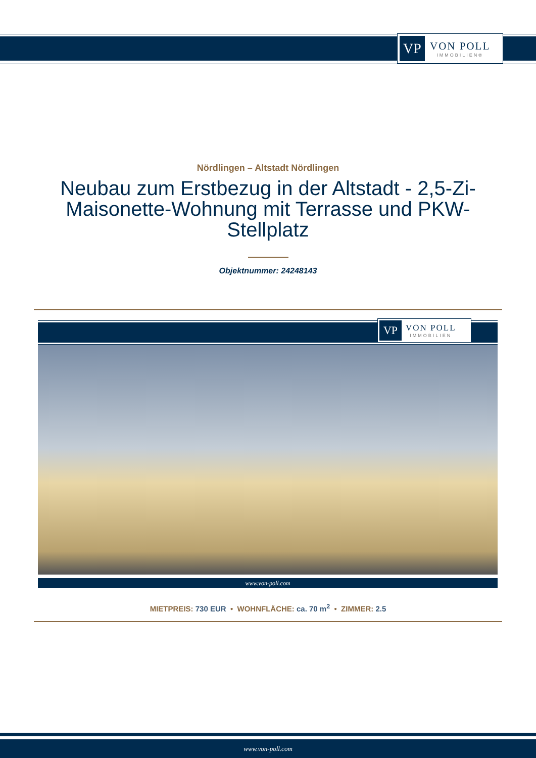VP
VON POLL
IMMOBILIEN®
Nördlingen – Altstadt Nördlingen
Neubau zum Erstbezug in der Altstadt - 2,5-Zi-Maisonette-Wohnung mit Terrasse und PKW-Stellplatz
Objektnummer: 24248143
VP
VON POLL
IMMOBILIEN
www.von-poll.com
MIETPREIS: 730 EUR • WOHNFLÄCHE: ca. 70 m<sup>2</sup> • ZIMMER: 2.5
www.von-poll.com